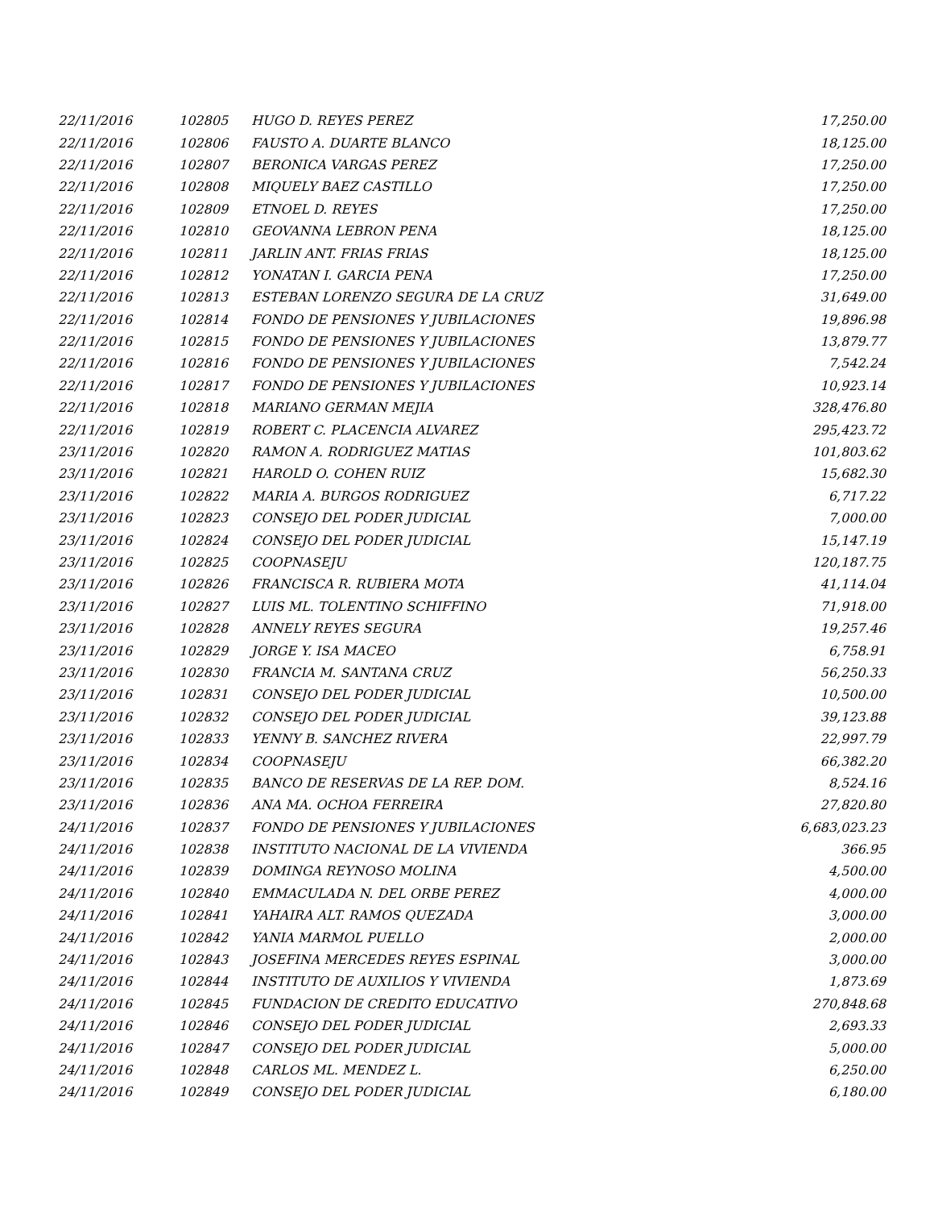| 22/11/2016 | 102805 | HUGO D. REYES PEREZ | 17,250.00 |
| 22/11/2016 | 102806 | FAUSTO A. DUARTE BLANCO | 18,125.00 |
| 22/11/2016 | 102807 | BERONICA VARGAS PEREZ | 17,250.00 |
| 22/11/2016 | 102808 | MIQUELY BAEZ CASTILLO | 17,250.00 |
| 22/11/2016 | 102809 | ETNOEL D. REYES | 17,250.00 |
| 22/11/2016 | 102810 | GEOVANNA LEBRON PENA | 18,125.00 |
| 22/11/2016 | 102811 | JARLIN ANT. FRIAS FRIAS | 18,125.00 |
| 22/11/2016 | 102812 | YONATAN I. GARCIA PENA | 17,250.00 |
| 22/11/2016 | 102813 | ESTEBAN LORENZO SEGURA DE LA CRUZ | 31,649.00 |
| 22/11/2016 | 102814 | FONDO DE PENSIONES Y JUBILACIONES | 19,896.98 |
| 22/11/2016 | 102815 | FONDO DE PENSIONES Y JUBILACIONES | 13,879.77 |
| 22/11/2016 | 102816 | FONDO DE PENSIONES Y JUBILACIONES | 7,542.24 |
| 22/11/2016 | 102817 | FONDO DE PENSIONES Y JUBILACIONES | 10,923.14 |
| 22/11/2016 | 102818 | MARIANO GERMAN MEJIA | 328,476.80 |
| 22/11/2016 | 102819 | ROBERT C. PLACENCIA ALVAREZ | 295,423.72 |
| 23/11/2016 | 102820 | RAMON A. RODRIGUEZ MATIAS | 101,803.62 |
| 23/11/2016 | 102821 | HAROLD O. COHEN RUIZ | 15,682.30 |
| 23/11/2016 | 102822 | MARIA A. BURGOS RODRIGUEZ | 6,717.22 |
| 23/11/2016 | 102823 | CONSEJO DEL PODER JUDICIAL | 7,000.00 |
| 23/11/2016 | 102824 | CONSEJO DEL PODER JUDICIAL | 15,147.19 |
| 23/11/2016 | 102825 | COOPNASEJU | 120,187.75 |
| 23/11/2016 | 102826 | FRANCISCA R. RUBIERA MOTA | 41,114.04 |
| 23/11/2016 | 102827 | LUIS ML. TOLENTINO SCHIFFINO | 71,918.00 |
| 23/11/2016 | 102828 | ANNELY REYES SEGURA | 19,257.46 |
| 23/11/2016 | 102829 | JORGE Y. ISA MACEO | 6,758.91 |
| 23/11/2016 | 102830 | FRANCIA M. SANTANA CRUZ | 56,250.33 |
| 23/11/2016 | 102831 | CONSEJO DEL PODER JUDICIAL | 10,500.00 |
| 23/11/2016 | 102832 | CONSEJO DEL PODER JUDICIAL | 39,123.88 |
| 23/11/2016 | 102833 | YENNY B. SANCHEZ RIVERA | 22,997.79 |
| 23/11/2016 | 102834 | COOPNASEJU | 66,382.20 |
| 23/11/2016 | 102835 | BANCO DE RESERVAS DE LA REP. DOM. | 8,524.16 |
| 23/11/2016 | 102836 | ANA MA. OCHOA FERREIRA | 27,820.80 |
| 24/11/2016 | 102837 | FONDO DE PENSIONES Y JUBILACIONES | 6,683,023.23 |
| 24/11/2016 | 102838 | INSTITUTO NACIONAL DE LA VIVIENDA | 366.95 |
| 24/11/2016 | 102839 | DOMINGA REYNOSO MOLINA | 4,500.00 |
| 24/11/2016 | 102840 | EMMACULADA N. DEL ORBE PEREZ | 4,000.00 |
| 24/11/2016 | 102841 | YAHAIRA ALT. RAMOS QUEZADA | 3,000.00 |
| 24/11/2016 | 102842 | YANIA MARMOL PUELLO | 2,000.00 |
| 24/11/2016 | 102843 | JOSEFINA MERCEDES REYES ESPINAL | 3,000.00 |
| 24/11/2016 | 102844 | INSTITUTO DE AUXILIOS Y VIVIENDA | 1,873.69 |
| 24/11/2016 | 102845 | FUNDACION DE CREDITO EDUCATIVO | 270,848.68 |
| 24/11/2016 | 102846 | CONSEJO DEL PODER JUDICIAL | 2,693.33 |
| 24/11/2016 | 102847 | CONSEJO DEL PODER JUDICIAL | 5,000.00 |
| 24/11/2016 | 102848 | CARLOS ML. MENDEZ L. | 6,250.00 |
| 24/11/2016 | 102849 | CONSEJO DEL PODER JUDICIAL | 6,180.00 |